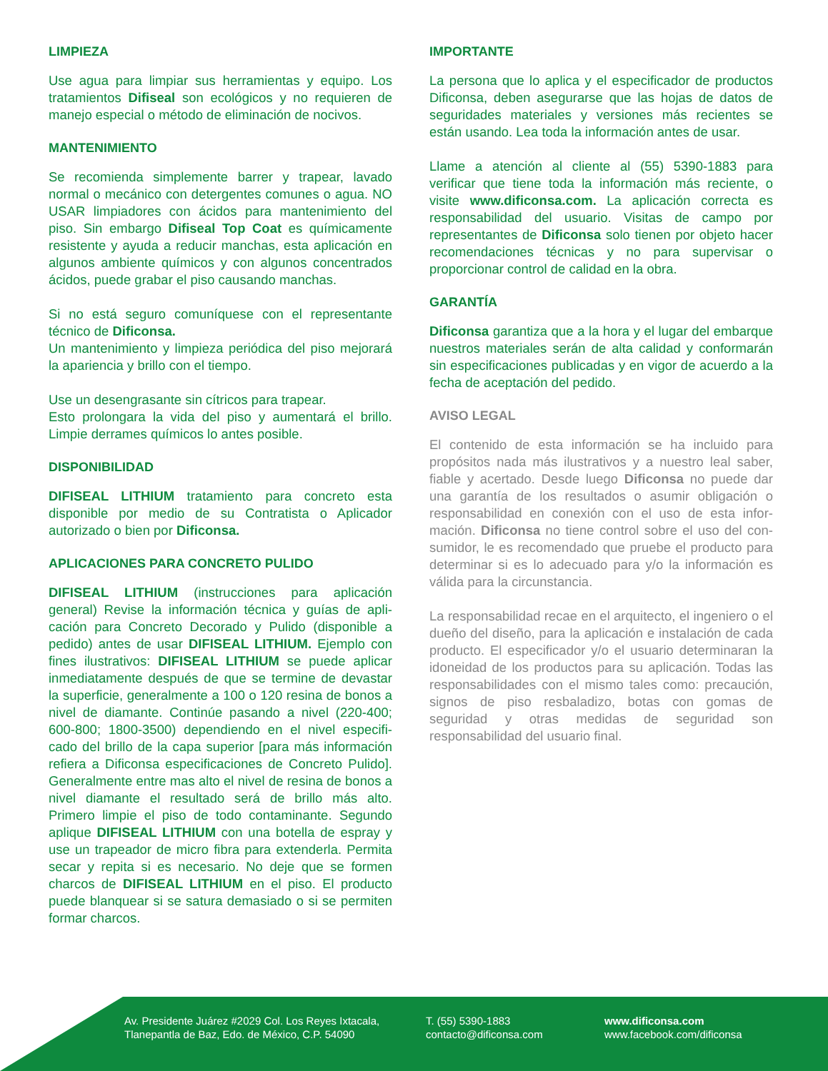LIMPIEZA
Use agua para limpiar sus herramientas y equipo. Los tratamientos Difiseal son ecológicos y no requieren de manejo especial o método de eliminación de nocivos.
MANTENIMIENTO
Se recomienda simplemente barrer y trapear, lavado normal o mecánico con detergentes comunes o agua. NO USAR limpiadores con ácidos para mantenimiento del piso. Sin embargo Difiseal Top Coat es química­mente resistente y ayuda a reducir manchas, esta aplicación en algunos ambiente químicos y con algunos concentrados ácidos, puede grabar el piso causando manchas.
Si no está seguro comuníquese con el representante técnico de Dificonsa.
Un mantenimiento y limpieza periódica del piso mejorará la apariencia y brillo con el tiempo.
Use un desengrasante sin cítricos para trapear.
Esto prolongara la vida del piso y aumentará el brillo. Limpie derrames químicos lo antes posible.
DISPONIBILIDAD
DIFISEAL LITHIUM tratamiento para concreto esta disponible por medio de su Contratista o Aplicador autorizado o bien por Dificonsa.
APLICACIONES PARA CONCRETO PULIDO
DIFISEAL LITHIUM (instrucciones para aplicación general) Revise la información técnica y guías de apli­cación para Concreto Decorado y Pulido (disponible a pedido) antes de usar DIFISEAL LITHIUM. Ejemplo con fines ilustrativos: DIFISEAL LITHIUM se puede aplicar inmediatamente después de que se termine de devastar la superficie, generalmente a 100 o 120 resina de bonos a nivel de diamante. Continúe pasando a nivel (220-400; 600-800; 1800-3500) dependiendo en el nivel especifi­cado del brillo de la capa superior [para más información refiera a Dificonsa especificaciones de Concreto Pulido]. Generalmente entre mas alto el nivel de resina de bonos a nivel diamante el resultado será de brillo más alto. Primero limpie el piso de todo contaminante. Segun­do aplique DIFISEAL LITHIUM con una botella de espray y use un trapeador de micro fibra para extenderla. Permita secar y repita si es necesario. No deje que se formen charcos de DIFISEAL LITHIUM en el piso. El producto puede blanquear si se satura demasiado o si se permiten formar charcos.
IMPORTANTE
La persona que lo aplica y el especificador de productos Dificonsa, deben asegurarse que las hojas de datos de seguridades materiales y versiones más recientes se están usando. Lea toda la información antes de usar.
Llame a atención al cliente al (55) 5390-1883 para verificar que tiene toda la información más reciente, o visite www.dificonsa.com. La aplicación correcta es responsabilidad del usuario. Visitas de campo por representantes de Dificonsa solo tienen por objeto hacer recomendaciones técnicas y no para supervisar o proporcionar control de calidad en la obra.
GARANTÍA
Dificonsa garantiza que a la hora y el lugar del embarque nuestros materiales serán de alta calidad y conformarán sin especificaciones publicadas y en vigor de acuerdo a la fecha de aceptación del pedido.
AVISO LEGAL
El contenido de esta información se ha incluido para propósitos nada más ilustrativos y a nuestro leal saber, fiable y acertado. Desde luego Dificonsa no puede dar una garantía de los resultados o asumir obligación o responsabilidad en conexión con el uso de esta infor­mación. Dificonsa no tiene control sobre el uso del con­sumidor, le es recomendado que pruebe el producto para determinar si es lo adecuado para y/o la información es válida para la circunstancia.
La responsabilidad recae en el arquitecto, el ingeniero o el dueño del diseño, para la aplicación e instalación de cada producto. El especificador y/o el usuario determi­naran la idoneidad de los productos para su aplicación. Todas las responsabilidades con el mismo tales como: precaución, signos de piso resbaladizo, botas con gomas de seguridad y otras medidas de seguridad son responsabilidad del usuario final.
Av. Presidente Juárez #2029 Col. Los Reyes Ixtacala,
Tlanepantla de Baz, Edo. de México, C.P. 54090
T. (55) 5390-1883
contacto@dificonsa.com
www.dificonsa.com
www.facebook.com/dificonsa